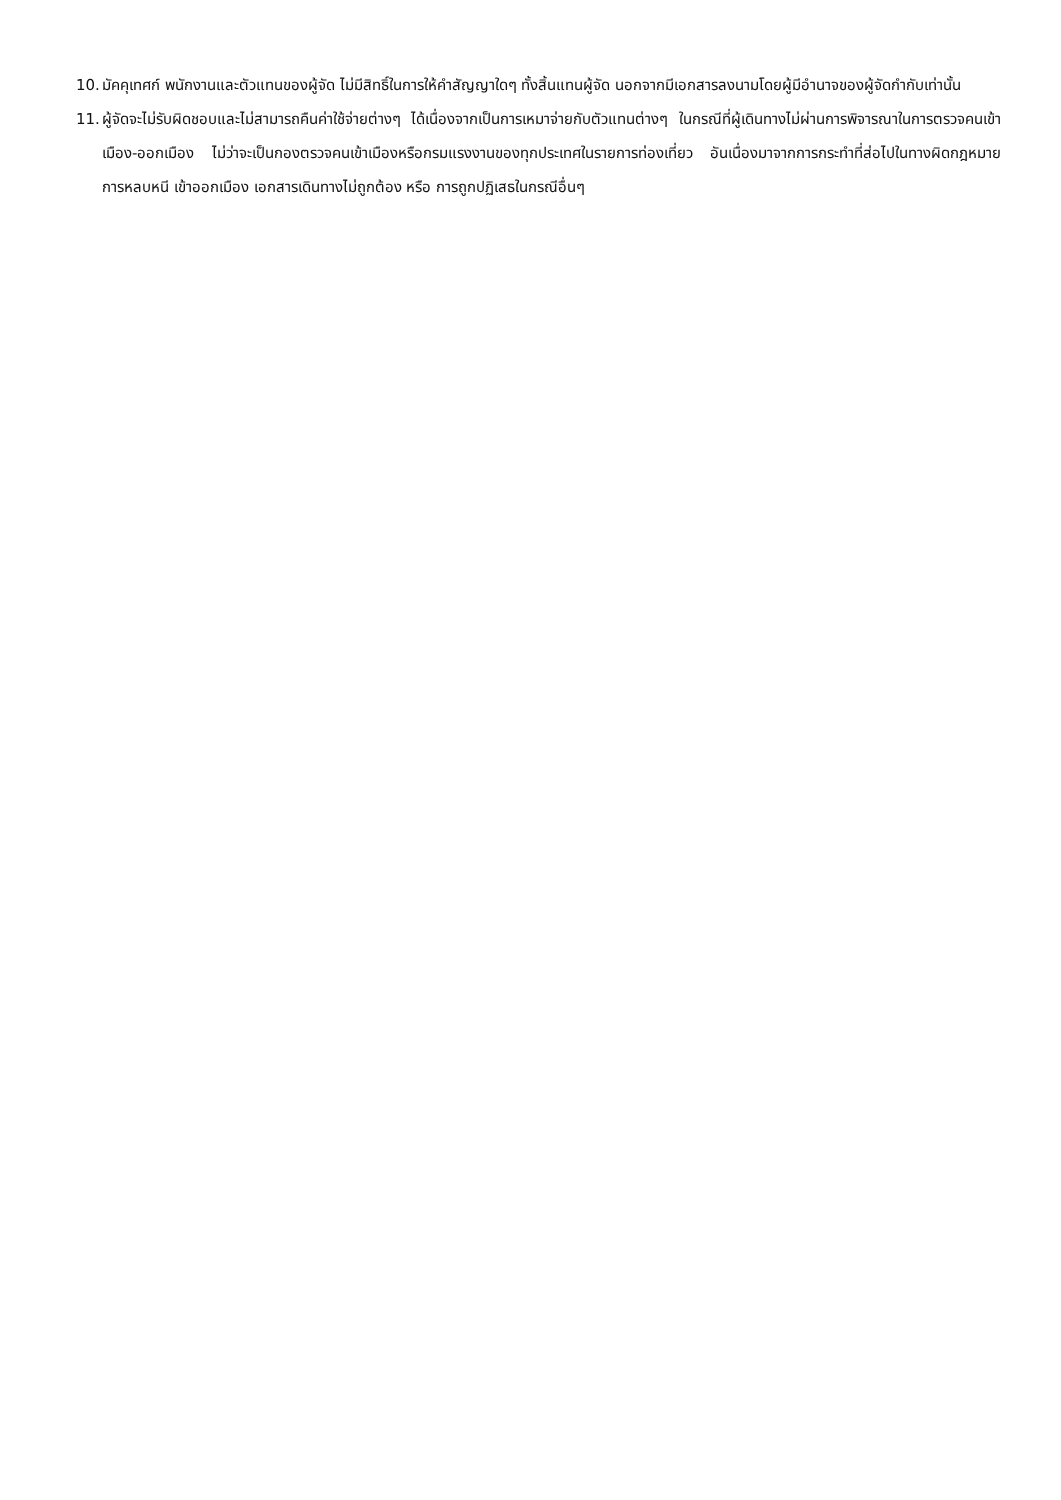10. มัคคุเทศก์ พนักงานและตัวแทนของผู้จัด ไม่มีสิทธิ์ในการให้คำสัญญาใดๆ ทั้งสิ้นแทนผู้จัด นอกจากมีเอกสารลงนามโดยผู้มีอำนาจของผู้จัดกำกับเท่านั้น
11. ผู้จัดจะไม่รับผิดชอบและไม่สามารถคืนค่าใช้จ่ายต่างๆ ได้เนื่องจากเป็นการเหมาจ่ายกับตัวแทนต่างๆ ในกรณีที่ผู้เดินทางไม่ผ่านการพิจารณาในการตรวจคนเข้าเมือง-ออกเมือง ไม่ว่าจะเป็นกองตรวจคนเข้าเมืองหรือกรมแรงงานของทุกประเทศในรายการท่องเที่ยว อันเนื่องมาจากการกระทำที่ส่อไปในทางผิดกฎหมาย การหลบหนี เข้าออกเมือง เอกสารเดินทางไม่ถูกต้อง หรือ การถูกปฏิเสธในกรณีอื่นๆ